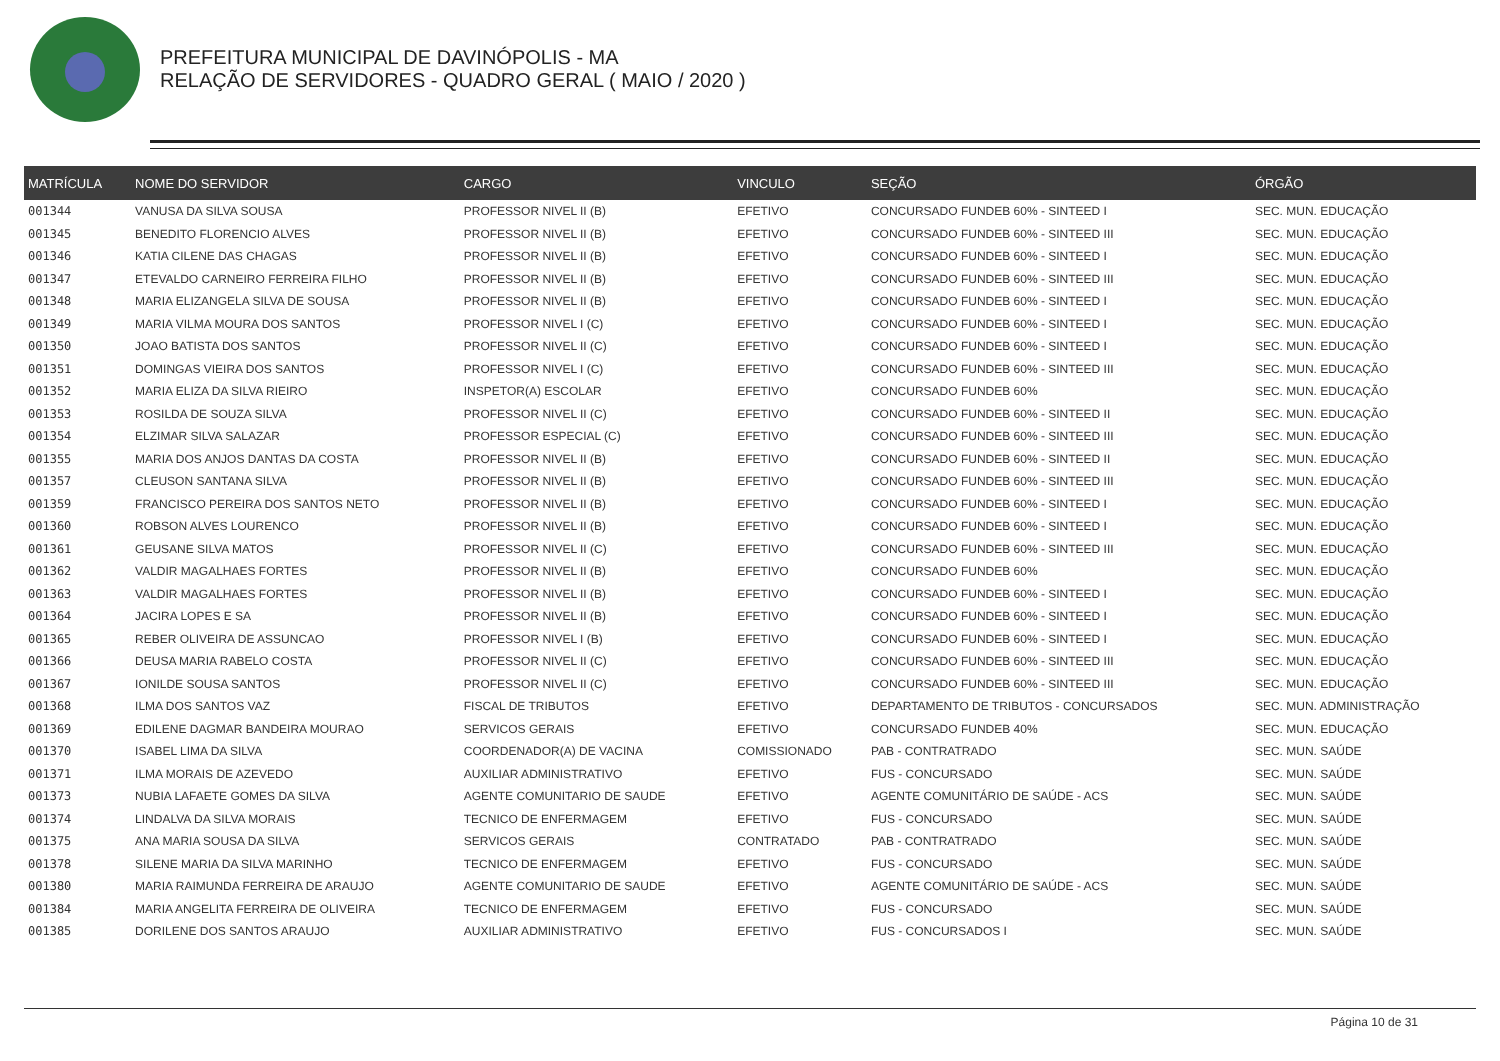PREFEITURA MUNICIPAL DE DAVINÓPOLIS - MA
RELAÇÃO DE SERVIDORES - QUADRO GERAL ( MAIO / 2020 )
| MATRÍCULA | NOME DO SERVIDOR | CARGO | VINCULO | SEÇÃO | ÓRGÃO |
| --- | --- | --- | --- | --- | --- |
| 001344 | VANUSA DA SILVA SOUSA | PROFESSOR NIVEL II (B) | EFETIVO | CONCURSADO FUNDEB 60% - SINTEED I | SEC. MUN. EDUCAÇÃO |
| 001345 | BENEDITO FLORENCIO ALVES | PROFESSOR NIVEL II (B) | EFETIVO | CONCURSADO FUNDEB 60% - SINTEED III | SEC. MUN. EDUCAÇÃO |
| 001346 | KATIA CILENE DAS CHAGAS | PROFESSOR NIVEL II (B) | EFETIVO | CONCURSADO FUNDEB 60% - SINTEED I | SEC. MUN. EDUCAÇÃO |
| 001347 | ETEVALDO CARNEIRO FERREIRA FILHO | PROFESSOR NIVEL II (B) | EFETIVO | CONCURSADO FUNDEB 60% - SINTEED III | SEC. MUN. EDUCAÇÃO |
| 001348 | MARIA ELIZANGELA SILVA DE SOUSA | PROFESSOR NIVEL II (B) | EFETIVO | CONCURSADO FUNDEB 60% - SINTEED I | SEC. MUN. EDUCAÇÃO |
| 001349 | MARIA VILMA MOURA DOS SANTOS | PROFESSOR NIVEL I (C) | EFETIVO | CONCURSADO FUNDEB 60% - SINTEED I | SEC. MUN. EDUCAÇÃO |
| 001350 | JOAO BATISTA DOS SANTOS | PROFESSOR NIVEL II (C) | EFETIVO | CONCURSADO FUNDEB 60% - SINTEED I | SEC. MUN. EDUCAÇÃO |
| 001351 | DOMINGAS VIEIRA DOS SANTOS | PROFESSOR NIVEL I (C) | EFETIVO | CONCURSADO FUNDEB 60% - SINTEED III | SEC. MUN. EDUCAÇÃO |
| 001352 | MARIA ELIZA DA SILVA RIEIRO | INSPETOR(A) ESCOLAR | EFETIVO | CONCURSADO FUNDEB 60% | SEC. MUN. EDUCAÇÃO |
| 001353 | ROSILDA DE SOUZA SILVA | PROFESSOR NIVEL II (C) | EFETIVO | CONCURSADO FUNDEB 60% - SINTEED II | SEC. MUN. EDUCAÇÃO |
| 001354 | ELZIMAR SILVA SALAZAR | PROFESSOR ESPECIAL (C) | EFETIVO | CONCURSADO FUNDEB 60% - SINTEED III | SEC. MUN. EDUCAÇÃO |
| 001355 | MARIA DOS ANJOS DANTAS DA COSTA | PROFESSOR NIVEL II (B) | EFETIVO | CONCURSADO FUNDEB 60% - SINTEED II | SEC. MUN. EDUCAÇÃO |
| 001357 | CLEUSON SANTANA SILVA | PROFESSOR NIVEL II (B) | EFETIVO | CONCURSADO FUNDEB 60% - SINTEED III | SEC. MUN. EDUCAÇÃO |
| 001359 | FRANCISCO PEREIRA DOS SANTOS NETO | PROFESSOR NIVEL II (B) | EFETIVO | CONCURSADO FUNDEB 60% - SINTEED I | SEC. MUN. EDUCAÇÃO |
| 001360 | ROBSON ALVES LOURENCO | PROFESSOR NIVEL II (B) | EFETIVO | CONCURSADO FUNDEB 60% - SINTEED I | SEC. MUN. EDUCAÇÃO |
| 001361 | GEUSANE SILVA MATOS | PROFESSOR NIVEL II (C) | EFETIVO | CONCURSADO FUNDEB 60% - SINTEED III | SEC. MUN. EDUCAÇÃO |
| 001362 | VALDIR MAGALHAES FORTES | PROFESSOR NIVEL II (B) | EFETIVO | CONCURSADO FUNDEB 60% | SEC. MUN. EDUCAÇÃO |
| 001363 | VALDIR MAGALHAES FORTES | PROFESSOR NIVEL II (B) | EFETIVO | CONCURSADO FUNDEB 60% - SINTEED I | SEC. MUN. EDUCAÇÃO |
| 001364 | JACIRA LOPES E SA | PROFESSOR NIVEL II (B) | EFETIVO | CONCURSADO FUNDEB 60% - SINTEED I | SEC. MUN. EDUCAÇÃO |
| 001365 | REBER OLIVEIRA DE ASSUNCAO | PROFESSOR NIVEL I (B) | EFETIVO | CONCURSADO FUNDEB 60% - SINTEED I | SEC. MUN. EDUCAÇÃO |
| 001366 | DEUSA MARIA RABELO COSTA | PROFESSOR NIVEL II (C) | EFETIVO | CONCURSADO FUNDEB 60% - SINTEED III | SEC. MUN. EDUCAÇÃO |
| 001367 | IONILDE SOUSA SANTOS | PROFESSOR NIVEL II (C) | EFETIVO | CONCURSADO FUNDEB 60% - SINTEED III | SEC. MUN. EDUCAÇÃO |
| 001368 | ILMA DOS SANTOS VAZ | FISCAL DE TRIBUTOS | EFETIVO | DEPARTAMENTO DE TRIBUTOS - CONCURSADOS | SEC. MUN. ADMINISTRAÇÃO |
| 001369 | EDILENE DAGMAR BANDEIRA MOURAO | SERVICOS GERAIS | EFETIVO | CONCURSADO FUNDEB 40% | SEC. MUN. EDUCAÇÃO |
| 001370 | ISABEL LIMA DA SILVA | COORDENADOR(A) DE VACINA | COMISSIONADO | PAB - CONTRATRADO | SEC. MUN. SAÚDE |
| 001371 | ILMA MORAIS DE AZEVEDO | AUXILIAR ADMINISTRATIVO | EFETIVO | FUS - CONCURSADO | SEC. MUN. SAÚDE |
| 001373 | NUBIA LAFAETE GOMES DA SILVA | AGENTE COMUNITARIO DE SAUDE | EFETIVO | AGENTE COMUNITÁRIO DE SAÚDE - ACS | SEC. MUN. SAÚDE |
| 001374 | LINDALVA DA SILVA MORAIS | TECNICO DE ENFERMAGEM | EFETIVO | FUS - CONCURSADO | SEC. MUN. SAÚDE |
| 001375 | ANA MARIA SOUSA DA SILVA | SERVICOS GERAIS | CONTRATADO | PAB - CONTRATRADO | SEC. MUN. SAÚDE |
| 001378 | SILENE MARIA DA SILVA MARINHO | TECNICO DE ENFERMAGEM | EFETIVO | FUS - CONCURSADO | SEC. MUN. SAÚDE |
| 001380 | MARIA RAIMUNDA FERREIRA DE ARAUJO | AGENTE COMUNITARIO DE SAUDE | EFETIVO | AGENTE COMUNITÁRIO DE SAÚDE - ACS | SEC. MUN. SAÚDE |
| 001384 | MARIA ANGELITA FERREIRA DE OLIVEIRA | TECNICO DE ENFERMAGEM | EFETIVO | FUS - CONCURSADO | SEC. MUN. SAÚDE |
| 001385 | DORILENE DOS SANTOS ARAUJO | AUXILIAR ADMINISTRATIVO | EFETIVO | FUS - CONCURSADOS I | SEC. MUN. SAÚDE |
Página 10 de 31